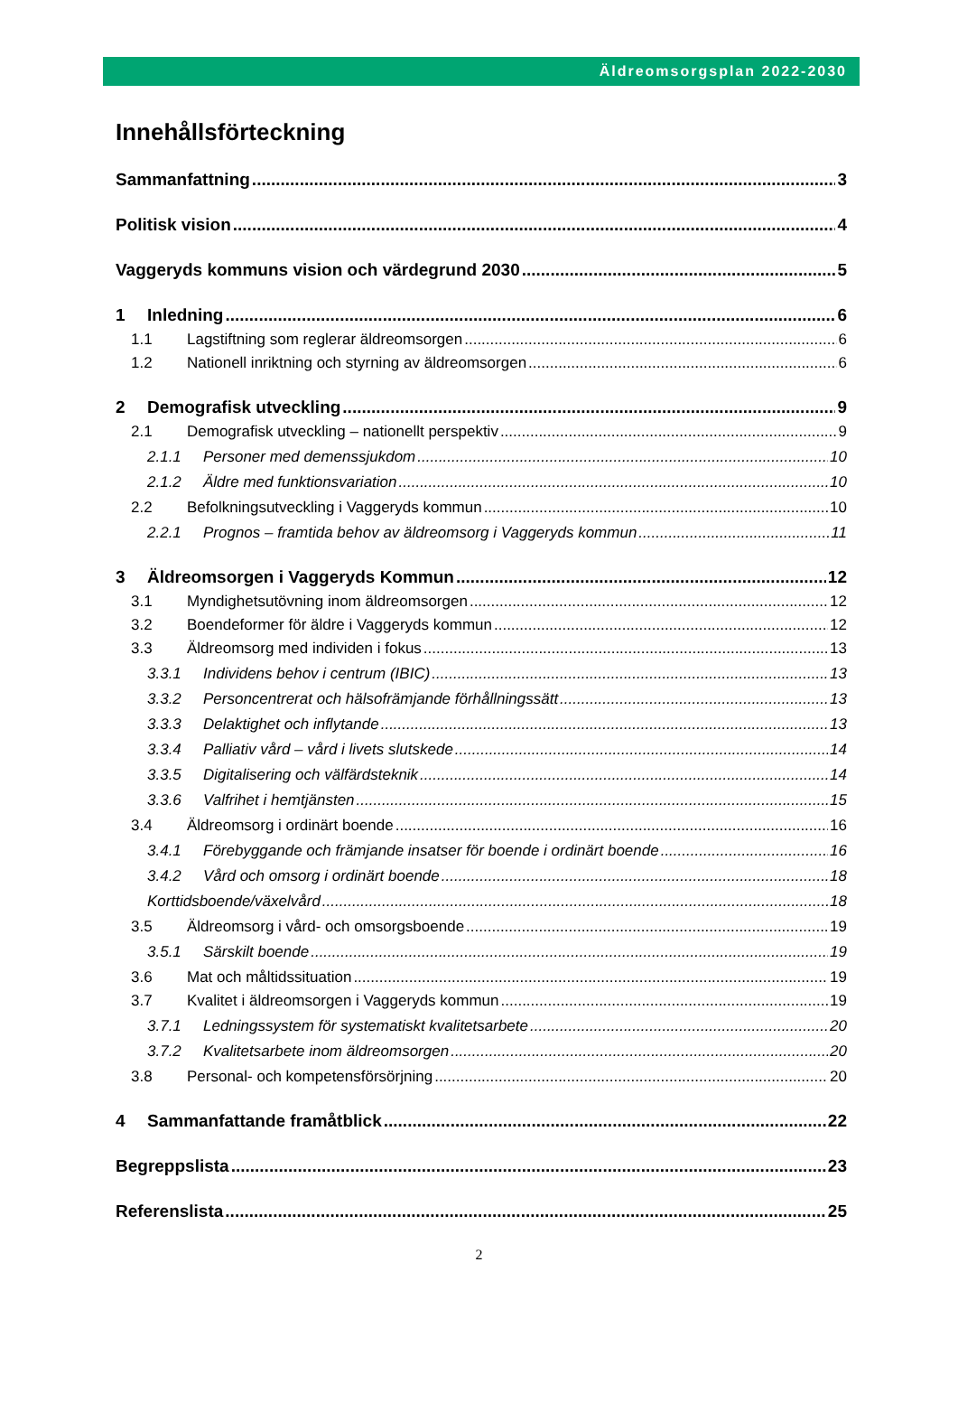Äldreomsorgsplan 2022-2030
Innehållsförteckning
Sammanfattning 3
Politisk vision 4
Vaggeryds kommuns vision och värdegrund 2030 5
1 Inledning 6
1.1 Lagstiftning som reglerar äldreomsorgen 6
1.2 Nationell inriktning och styrning av äldreomsorgen 6
2 Demografisk utveckling 9
2.1 Demografisk utveckling – nationellt perspektiv 9
2.1.1 Personer med demenssjukdom 10
2.1.2 Äldre med funktionsvariation 10
2.2 Befolkningsutveckling i Vaggeryds kommun 10
2.2.1 Prognos – framtida behov av äldreomsorg i Vaggeryds kommun 11
3 Äldreomsorgen i Vaggeryds Kommun 12
3.1 Myndighetsutövning inom äldreomsorgen 12
3.2 Boendeformer för äldre i Vaggeryds kommun 12
3.3 Äldreomsorg med individen i fokus 13
3.3.1 Individens behov i centrum (IBIC) 13
3.3.2 Personcentrerat och hälsofrämjande förhållningssätt 13
3.3.3 Delaktighet och inflytande 13
3.3.4 Palliativ vård – vård i livets slutskede 14
3.3.5 Digitalisering och välfärdsteknik 14
3.3.6 Valfrihet i hemtjänsten 15
3.4 Äldreomsorg i ordinärt boende 16
3.4.1 Förebyggande och främjande insatser för boende i ordinärt boende 16
3.4.2 Vård och omsorg i ordinärt boende 18
Korttidsboende/växelvård 18
3.5 Äldreomsorg i vård- och omsorgsboende 19
3.5.1 Särskilt boende 19
3.6 Mat och måltidssituation 19
3.7 Kvalitet i äldreomsorgen i Vaggeryds kommun 19
3.7.1 Ledningssystem för systematiskt kvalitetsarbete 20
3.7.2 Kvalitetsarbete inom äldreomsorgen 20
3.8 Personal- och kompetensförsörjning 20
4 Sammanfattande framåtblick 22
Begreppslista 23
Referenslista 25
2